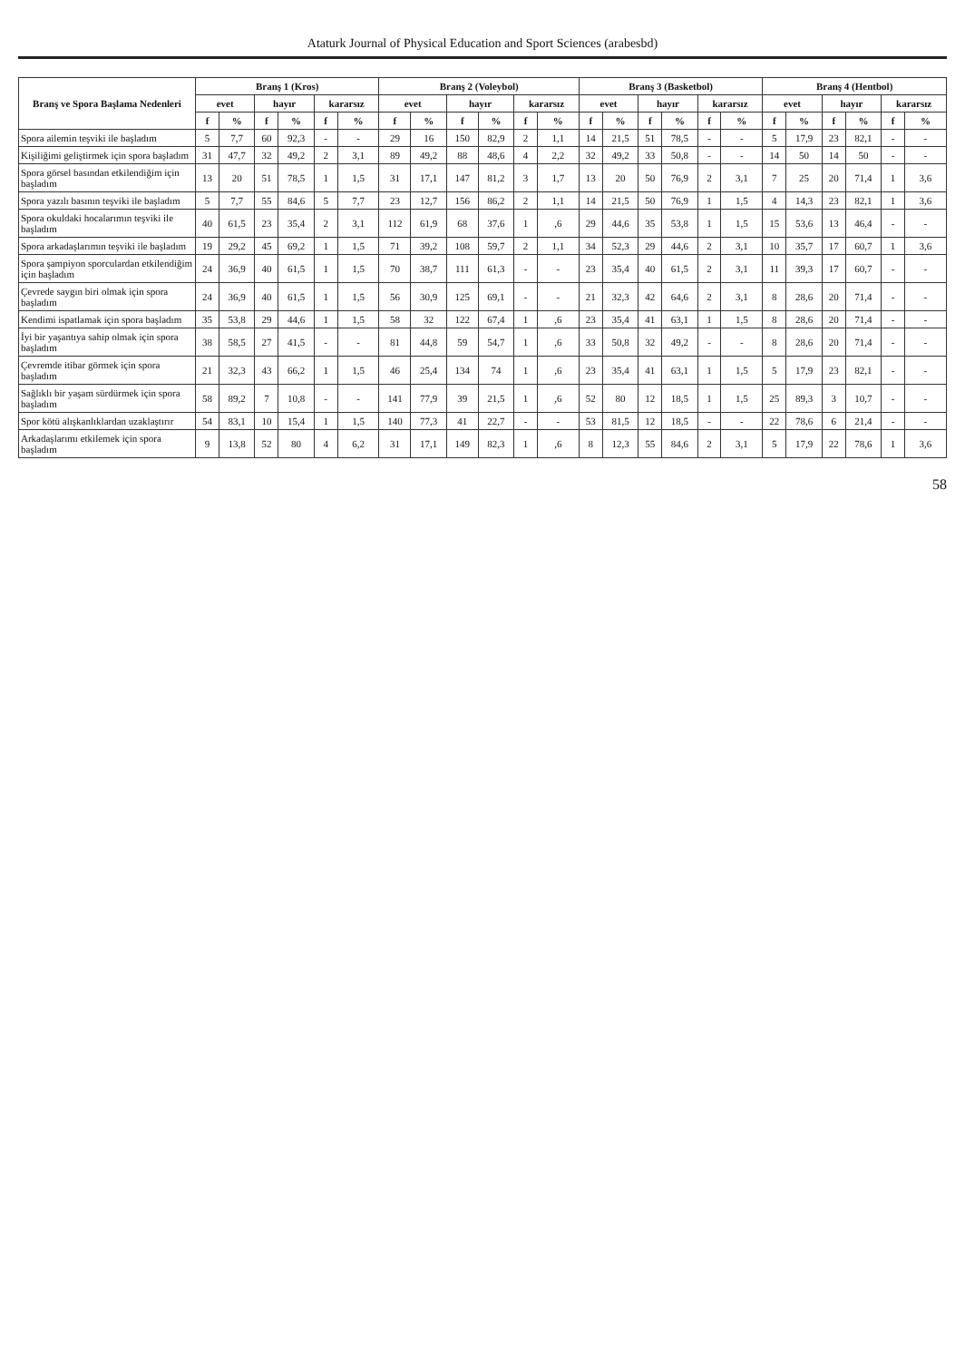Ataturk Journal of Physical Education and Sport Sciences (arabesbd)
| Branş ve Spora Başlama Nedenleri | Branş 1 (Kros) | | | | | | Branş 2 (Voleybol) | | | | | | Branş 3 (Basketbol) | | | | | | Branş 4 (Hentbol) | | | | | |
| --- | --- | --- | --- | --- | --- | --- | --- | --- | --- | --- | --- | --- | --- | --- | --- | --- | --- | --- | --- | --- | --- | --- | --- | --- |
| | evet | | hayır | | kararsız | | evet | | hayır | | kararsız | | evet | | hayır | | kararsız | | evet | | hayır | | kararsız | |
| | f | % | f | % | f | % | f | % | f | % | f | % | f | % | f | % | f | % | f | % | f | % | f | % |
| Spora ailemin teşviki ile başladım | 5 | 7,7 | 60 | 92,3 | - | - | 29 | 16 | 150 | 82,9 | 2 | 1,1 | 14 | 21,5 | 51 | 78,5 | - | - | 5 | 17,9 | 23 | 82,1 | - | - |
| Kişiliğimi geliştirmek için spora başladım | 31 | 47,7 | 32 | 49,2 | 2 | 3,1 | 89 | 49,2 | 88 | 48,6 | 4 | 2,2 | 32 | 49,2 | 33 | 50,8 | - | - | 14 | 50 | 14 | 50 | - | - |
| Spora görsel basından etkilendiğim için başladım | 13 | 20 | 51 | 78,5 | 1 | 1,5 | 31 | 17,1 | 147 | 81,2 | 3 | 1,7 | 13 | 20 | 50 | 76,9 | 2 | 3,1 | 7 | 25 | 20 | 71,4 | 1 | 3,6 |
| Spora yazılı basının teşviki ile başladım | 5 | 7,7 | 55 | 84,6 | 5 | 7,7 | 23 | 12,7 | 156 | 86,2 | 2 | 1,1 | 14 | 21,5 | 50 | 76,9 | 1 | 1,5 | 4 | 14,3 | 23 | 82,1 | 1 | 3,6 |
| Spora okuldaki hocalarımın teşviki ile başladım | 40 | 61,5 | 23 | 35,4 | 2 | 3,1 | 112 | 61,9 | 68 | 37,6 | 1 | ,6 | 29 | 44,6 | 35 | 53,8 | 1 | 1,5 | 15 | 53,6 | 13 | 46,4 | - | - |
| Spora arkadaşlarımın teşviki ile başladım | 19 | 29,2 | 45 | 69,2 | 1 | 1,5 | 71 | 39,2 | 108 | 59,7 | 2 | 1,1 | 34 | 52,3 | 29 | 44,6 | 2 | 3,1 | 10 | 35,7 | 17 | 60,7 | 1 | 3,6 |
| Spora şampiyon sporculardan etkilendiğim için başladım | 24 | 36,9 | 40 | 61,5 | 1 | 1,5 | 70 | 38,7 | 111 | 61,3 | - | - | 23 | 35,4 | 40 | 61,5 | 2 | 3,1 | 11 | 39,3 | 17 | 60,7 | - | - |
| Çevrede saygın biri olmak için spora başladım | 24 | 36,9 | 40 | 61,5 | 1 | 1,5 | 56 | 30,9 | 125 | 69,1 | - | - | 21 | 32,3 | 42 | 64,6 | 2 | 3,1 | 8 | 28,6 | 20 | 71,4 | - | - |
| Kendimi ispatlamak için spora başladım | 35 | 53,8 | 29 | 44,6 | 1 | 1,5 | 58 | 32 | 122 | 67,4 | 1 | ,6 | 23 | 35,4 | 41 | 63,1 | 1 | 1,5 | 8 | 28,6 | 20 | 71,4 | - | - |
| İyi bir yaşantıya sahip olmak için spora başladım | 38 | 58,5 | 27 | 41,5 | - | - | 81 | 44,8 | 59 | 54,7 | 1 | ,6 | 33 | 50,8 | 32 | 49,2 | - | - | 8 | 28,6 | 20 | 71,4 | - | - |
| Çevremde itibar görmek için spora başladım | 21 | 32,3 | 43 | 66,2 | 1 | 1,5 | 46 | 25,4 | 134 | 74 | 1 | ,6 | 23 | 35,4 | 41 | 63,1 | 1 | 1,5 | 5 | 17,9 | 23 | 82,1 | - | - |
| Sağlıklı bir yaşam sürdürmek için spora başladım | 58 | 89,2 | 7 | 10,8 | - | - | 141 | 77,9 | 39 | 21,5 | 1 | ,6 | 52 | 80 | 12 | 18,5 | 1 | 1,5 | 25 | 89,3 | 3 | 10,7 | - | - |
| Spor kötü alışkanlıklardan uzaklaştırır | 54 | 83,1 | 10 | 15,4 | 1 | 1,5 | 140 | 77,3 | 41 | 22,7 | - | - | 53 | 81,5 | 12 | 18,5 | - | - | 22 | 78,6 | 6 | 21,4 | - | - |
| Arkadaşlarımı etkilemek için spora başladım | 9 | 13,8 | 52 | 80 | 4 | 6,2 | 31 | 17,1 | 149 | 82,3 | 1 | ,6 | 8 | 12,3 | 55 | 84,6 | 2 | 3,1 | 5 | 17,9 | 22 | 78,6 | 1 | 3,6 |
58